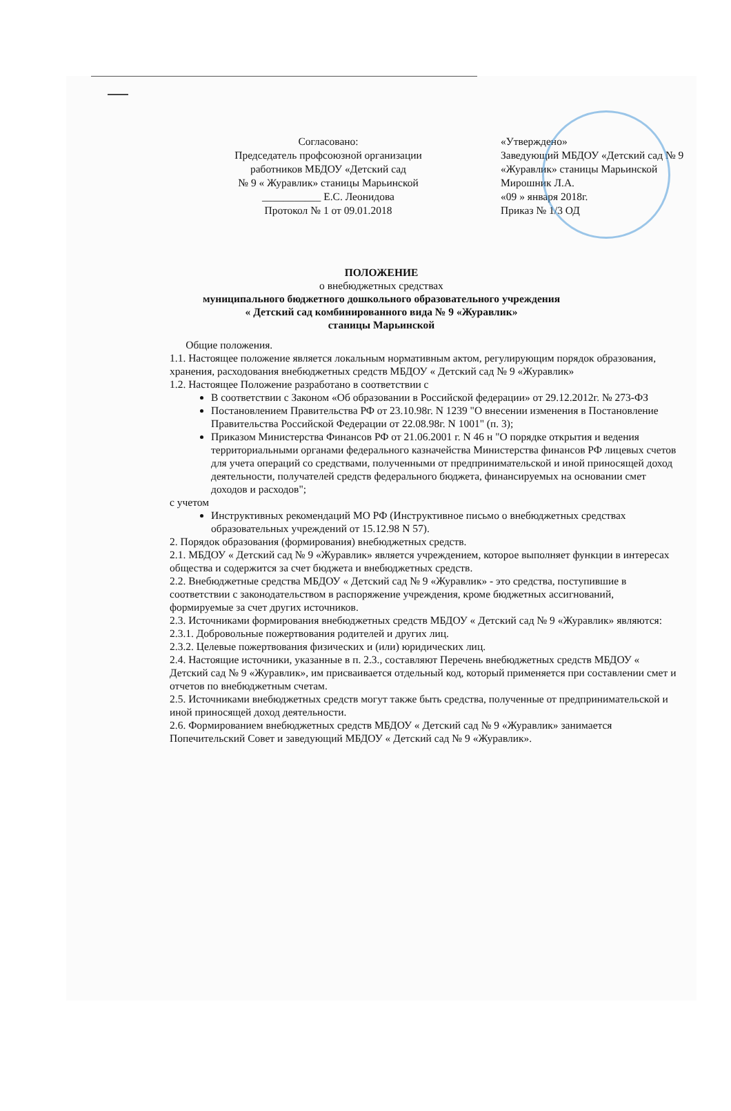Согласовано:
Председатель профсоюзной организации
работников МБДОУ «Детский сад
№ 9 « Журавлик» станицы Марьинской
___________ Е.С. Леонидова
Протокол № 1 от 09.01.2018
«Утверждено»
Заведующий МБДОУ «Детский сад № 9
«Журавлик» станицы Марьинской
Мирошник Л.А.
«09 » января 2018г.
Приказ № 1/3 ОД
ПОЛОЖЕНИЕ
о внебюджетных средствах
муниципального бюджетного дошкольного образовательного учреждения
« Детский сад комбинированного вида № 9 «Журавлик»
станицы Марьинской
Общие положения.
1.1. Настоящее положение является локальным нормативным актом, регулирующим порядок образования, хранения, расходования внебюджетных средств МБДОУ « Детский сад № 9 «Журавлик»
1.2. Настоящее Положение разработано в соответствии с
В соответствии с Законом «Об образовании в Российской федерации» от 29.12.2012г. № 273-ФЗ
Постановлением Правительства РФ от 23.10.98г. N 1239 "О внесении изменения в Постановление Правительства Российской Федерации от 22.08.98г. N 1001" (п. 3);
Приказом Министерства Финансов РФ от 21.06.2001 г. N 46 н "О порядке открытия и ведения территориальными органами федерального казначейства Министерства финансов РФ лицевых счетов для учета операций со средствами, полученными от предпринимательской и иной приносящей доход деятельности, получателей средств федерального бюджета, финансируемых на основании смет доходов и расходов";
с учетом
Инструктивных рекомендаций МО РФ (Инструктивное письмо о внебюджетных средствах образовательных учреждений от 15.12.98 N 57).
2. Порядок образования (формирования) внебюджетных средств.
2.1. МБДОУ « Детский сад № 9 «Журавлик» является учреждением, которое выполняет функции в интересах общества и содержится за счет бюджета и внебюджетных средств.
2.2. Внебюджетные средства МБДОУ « Детский сад № 9 «Журавлик» - это средства, поступившие в соответствии с законодательством в распоряжение учреждения, кроме бюджетных ассигнований, формируемые за счет других источников.
2.3. Источниками формирования внебюджетных средств МБДОУ « Детский сад № 9 «Журавлик» являются:
2.3.1. Добровольные пожертвования родителей и других лиц.
2.3.2. Целевые пожертвования физических и (или) юридических лиц.
2.4. Настоящие источники, указанные в п. 2.3., составляют Перечень внебюджетных средств МБДОУ « Детский сад № 9 «Журавлик», им присваивается отдельный код, который применяется при составлении смет и отчетов по внебюджетным счетам.
2.5. Источниками внебюджетных средств могут также быть средства, полученные от предпринимательской и иной приносящей доход деятельности.
2.6. Формированием внебюджетных средств МБДОУ « Детский сад № 9 «Журавлик» занимается Попечительский Совет и заведующий МБДОУ « Детский сад № 9 «Журавлик».